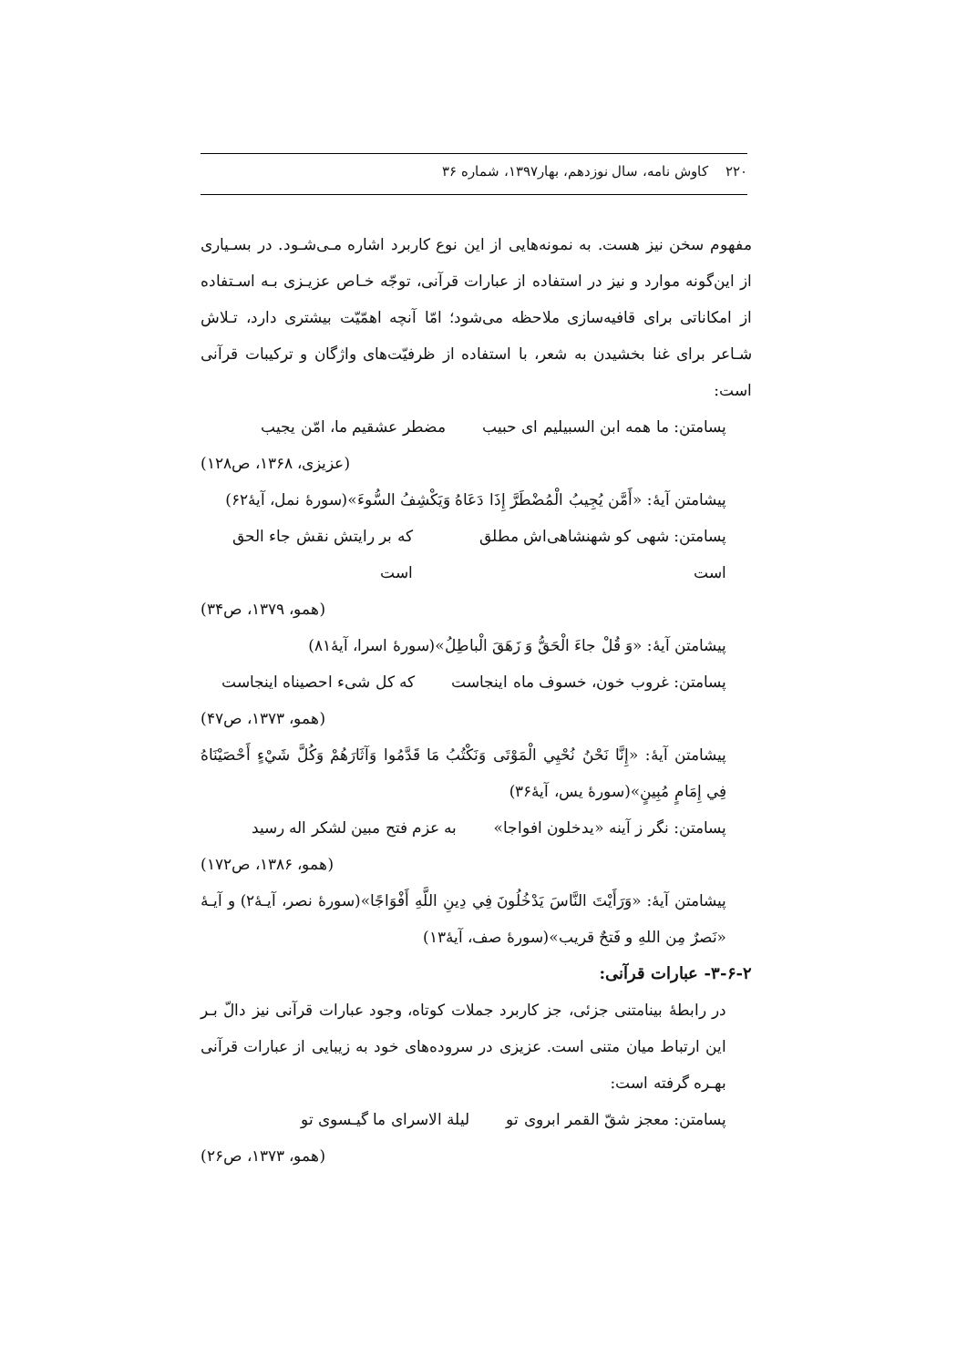۲۲۰ کاوش نامه، سال نوزدهم، بهار۱۳۹۷، شماره ۳۶
مفهوم سخن نیز هست. به نمونه‌هایی از این نوع کاربرد اشاره مـی‌شـود. در بسـیاری از این‌گونه موارد و نیز در استفاده از عبارات قرآنی، توجّه خـاص عزیـزی بـه اسـتفاده از امکاناتی برای قافیه‌سازی ملاحظه می‌شود؛ امّا آنچه اهمّیّت بیشتری دارد، تـلاش شـاعر برای غنا بخشیدن به شعر، با استفاده از ظرفیّت‌های واژگان و ترکیبات قرآنی است:
پسامتن: ما همه ابن السبیلیم ای حبیب مضطر عشقیم ما، امّن یجیب
(عزیزی، ۱۳۶۸، ص۱۲۸)
پیشامتن آیهٔ: «أَمَّن يُجِيبُ الْمُضْطَرَّ إِذَا دَعَاهُ وَيَكْشِفُ السُّوءَ»(سورهٔ نمل، آیهٔ۶۲)
پسامتن: شهی کو شهنشاهی‌اش مطلق است که بر رایتش نقش جاء الحق است
(همو، ۱۳۷۹، ص۳۴)
پیشامتن آیهٔ: «وَ قُلْ جاءَ الْحَقُّ وَ زَهَقَ الْباطِلُ»(سورهٔ اسرا، آیهٔ۸۱)
پسامتن: غروب خون، خسوف ماه اینجاست که کل شیء احصیناه اینجاست
(همو، ۱۳۷۳، ص۴۷)
پیشامتن آیهٔ: «إِنَّا نَحْنُ نُحْيِي الْمَوْتَى وَنَكْتُبُ مَا قَدَّمُوا وَآثَارَهُمْ وَكُلَّ شَيْءٍ أَحْصَيْنَاهُ فِي إِمَامٍ مُبِينٍ»(سورهٔ یس، آیهٔ۳۶)
پسامتن: نگر ز آینه «یدخلون افواجا» به عزم فتح مبین لشکر اله رسید
(همو، ۱۳۸۶، ص۱۷۲)
پیشامتن آیهٔ: «وَرَأَيْتَ النَّاسَ يَدْخُلُونَ فِي دِينِ اللَّهِ أَفْوَاجًا»(سورهٔ نصر، آیـهٔ۲) و آیـهٔ «نَصرٌ مِن اللهِ و فَتحٌ قریب»(سورهٔ صف، آیهٔ۱۳)
۳-۶-۲- عبارات قرآنی:
در رابطهٔ بینامتنی جزئی، جز کاربرد جملات کوتاه، وجود عبارات قرآنی نیز دالّ بـر این ارتباط میان متنی است. عزیزی در سروده‌های خود به زیبایی از عبارات قرآنی بهـره گرفته است:
پسامتن: معجز شقّ القمر ابروی تو لیلة الاسرای ما گیـسوی تو
(همو، ۱۳۷۳، ص۲۶)